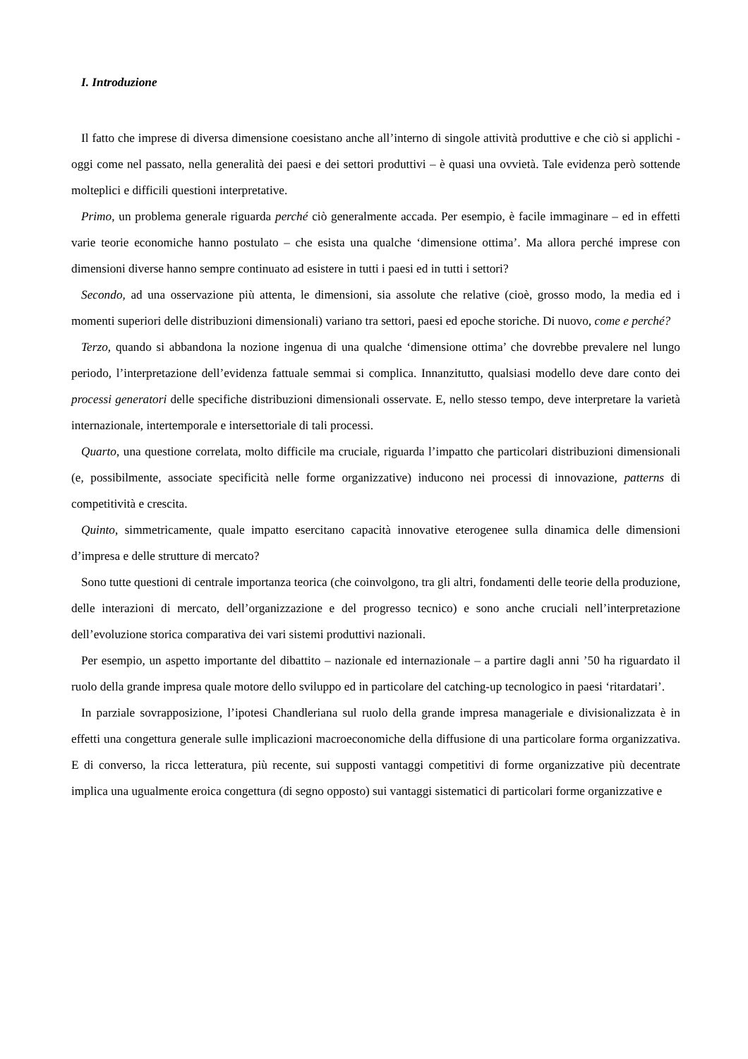I. Introduzione
Il fatto che imprese di diversa dimensione coesistano anche all’interno di singole attività produttive e che ciò si applichi - oggi come nel passato, nella generalità dei paesi e dei settori produttivi – è quasi una ovvietà. Tale evidenza però sottende molteplici e difficili questioni interpretative.
Primo, un problema generale riguarda perché ciò generalmente accada. Per esempio, è facile immaginare – ed in effetti varie teorie economiche hanno postulato – che esista una qualche ‘dimensione ottima’. Ma allora perché imprese con dimensioni diverse hanno sempre continuato ad esistere in tutti i paesi ed in tutti i settori?
Secondo, ad una osservazione più attenta, le dimensioni, sia assolute che relative (cioè, grosso modo, la media ed i momenti superiori delle distribuzioni dimensionali) variano tra settori, paesi ed epoche storiche. Di nuovo, come e perché?
Terzo, quando si abbandona la nozione ingenua di una qualche ‘dimensione ottima’ che dovrebbe prevalere nel lungo periodo, l’interpretazione dell’evidenza fattuale semmai si complica. Innanzitutto, qualsiasi modello deve dare conto dei processi generatori delle specifiche distribuzioni dimensionali osservate. E, nello stesso tempo, deve interpretare la varietà internazionale, intertemporale e intersettoriale di tali processi.
Quarto, una questione correlata, molto difficile ma cruciale, riguarda l’impatto che particolari distribuzioni dimensionali (e, possibilmente, associate specificità nelle forme organizzative) inducono nei processi di innovazione, patterns di competitività e crescita.
Quinto, simmetricamente, quale impatto esercitano capacità innovative eterogenee sulla dinamica delle dimensioni d’impresa e delle strutture di mercato?
Sono tutte questioni di centrale importanza teorica (che coinvolgono, tra gli altri, fondamenti delle teorie della produzione, delle interazioni di mercato, dell’organizzazione e del progresso tecnico) e sono anche cruciali nell’interpretazione dell’evoluzione storica comparativa dei vari sistemi produttivi nazionali.
Per esempio, un aspetto importante del dibattito – nazionale ed internazionale – a partire dagli anni ’50 ha riguardato il ruolo della grande impresa quale motore dello sviluppo ed in particolare del catching-up tecnologico in paesi ‘ritardatari’.
In parziale sovrapposizione, l’ipotesi Chandleriana sul ruolo della grande impresa manageriale e divisionalizzata è in effetti una congettura generale sulle implicazioni macroeconomiche della diffusione di una particolare forma organizzativa. E di converso, la ricca letteratura, più recente, sui supposti vantaggi competitivi di forme organizzative più decentrate implica una ugualmente eroica congettura (di segno opposto) sui vantaggi sistematici di particolari forme organizzative e